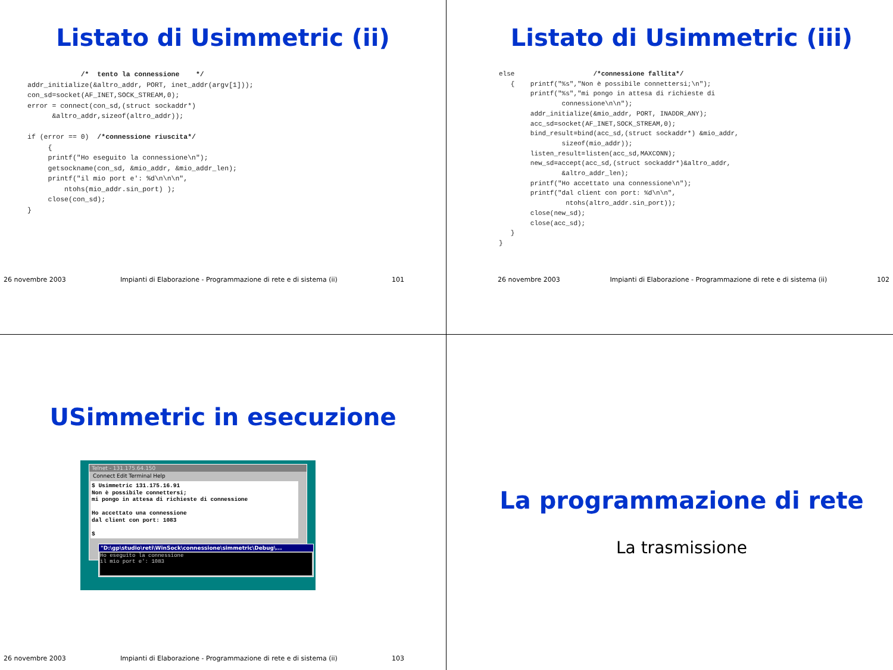Listato di Usimmetric (ii)
             /*  tento la connessione    */
addr_initialize(&altro_addr, PORT, inet_addr(argv[1]));
con_sd=socket(AF_INET,SOCK_STREAM,0);
error = connect(con_sd,(struct sockaddr*)
      &altro_addr,sizeof(altro_addr));

if (error == 0)  /*connessione riuscita*/
     {
     printf("Ho eseguito la connessione\n");
     getsockname(con_sd, &mio_addr, &mio_addr_len);
     printf("il mio port e': %d\n\n\n",
         ntohs(mio_addr.sin_port) );
     close(con_sd);
}
26 novembre 2003 Impianti di Elaborazione - Programmazione di rete e di sistema (ii) 101
Listato di Usimmetric (iii)
else                    /*connessione fallita*/
   {    printf("%s","Non è possibile connettersi;\n");
        printf("%s","mi pongo in attesa di richieste di
                connessione\n\n");
        addr_initialize(&mio_addr, PORT, INADDR_ANY);
        acc_sd=socket(AF_INET,SOCK_STREAM,0);
        bind_result=bind(acc_sd,(struct sockaddr*) &mio_addr,
                sizeof(mio_addr));
        listen_result=listen(acc_sd,MAXCONN);
        new_sd=accept(acc_sd,(struct sockaddr*)&altro_addr,
                &altro_addr_len);
        printf("Ho accettato una connessione\n");
        printf("dal client con port: %d\n\n",
                 ntohs(altro_addr.sin_port));
        close(new_sd);
        close(acc_sd);
   }
}
26 novembre 2003 Impianti di Elaborazione - Programmazione di rete e di sistema (ii) 102
USimmetric in esecuzione
Telnet - 131.175.64.150
Connect Edit Terminal Help
$ Usimmetric 131.175.16.91 Non è possibile connettersi; mi pongo in attesa di richieste di connessione Ho accettato una connessione dal client con port: 1083 $
"D:\gp\studio\reti\WinSock\connessione\simmetric\Debug\...
Ho eseguito la connessione il mio port e': 1083
26 novembre 2003 Impianti di Elaborazione - Programmazione di rete e di sistema (ii) 103
La programmazione di rete
La trasmissione